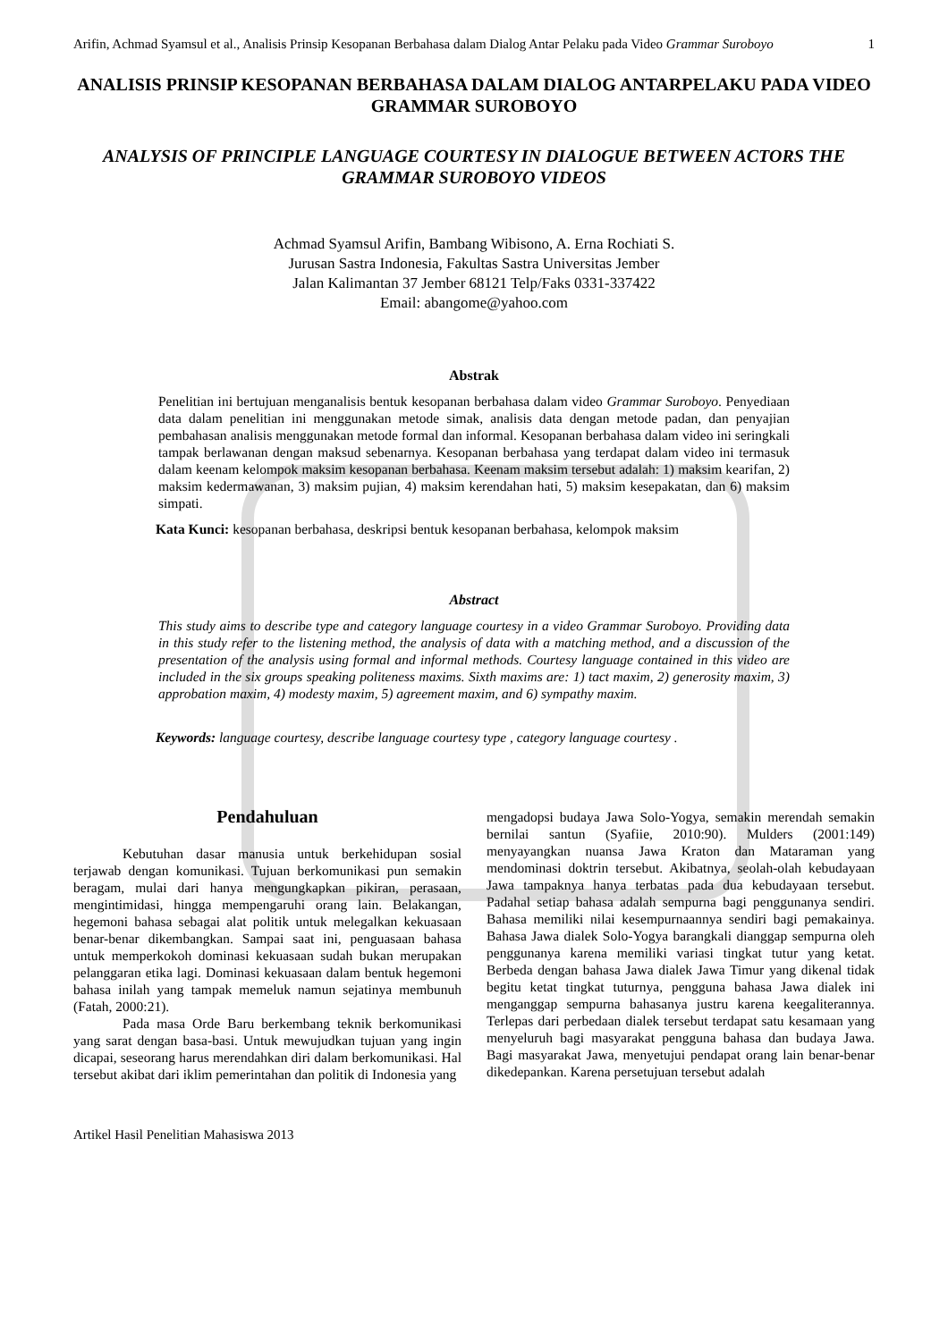Arifin, Achmad Syamsul et al., Analisis Prinsip Kesopanan Berbahasa dalam Dialog Antar Pelaku pada Video Grammar Suroboyo 1
ANALISIS PRINSIP KESOPANAN BERBAHASA DALAM DIALOG ANTARPELAKU PADA VIDEO GRAMMAR SUROBOYO
ANALYSIS OF PRINCIPLE LANGUAGE COURTESY IN DIALOGUE BETWEEN ACTORS THE GRAMMAR SUROBOYO VIDEOS
Achmad Syamsul Arifin, Bambang Wibisono, A. Erna Rochiati S.
Jurusan Sastra Indonesia, Fakultas Sastra Universitas Jember
Jalan Kalimantan 37 Jember 68121 Telp/Faks 0331-337422
Email: abangome@yahoo.com
Abstrak
Penelitian ini bertujuan menganalisis bentuk kesopanan berbahasa dalam video Grammar Suroboyo. Penyediaan data dalam penelitian ini menggunakan metode simak, analisis data dengan metode padan, dan penyajian pembahasan analisis menggunakan metode formal dan informal. Kesopanan berbahasa dalam video ini seringkali tampak berlawanan dengan maksud sebenarnya. Kesopanan berbahasa yang terdapat dalam video ini termasuk dalam keenam kelompok maksim kesopanan berbahasa. Keenam maksim tersebut adalah: 1) maksim kearifan, 2) maksim kedermawanan, 3) maksim pujian, 4) maksim kerendahan hati, 5) maksim kesepakatan, dan 6) maksim simpati.
Kata Kunci: kesopanan berbahasa, deskripsi bentuk kesopanan berbahasa, kelompok maksim
Abstract
This study aims to describe type and category language courtesy in a video Grammar Suroboyo. Providing data in this study refer to the listening method, the analysis of data with a matching method, and a discussion of the presentation of the analysis using formal and informal methods. Courtesy language contained in this video are included in the six groups speaking politeness maxims. Sixth maxims are: 1) tact maxim, 2) generosity maxim, 3) approbation maxim, 4) modesty maxim, 5) agreement maxim, and 6) sympathy maxim.
Keywords: language courtesy, describe language courtesy type , category language courtesy .
Pendahuluan
Kebutuhan dasar manusia untuk berkehidupan sosial terjawab dengan komunikasi. Tujuan berkomunikasi pun semakin beragam, mulai dari hanya mengungkapkan pikiran, perasaan, mengintimidasi, hingga mempengaruhi orang lain. Belakangan, hegemoni bahasa sebagai alat politik untuk melegalkan kekuasaan benar-benar dikembangkan. Sampai saat ini, penguasaan bahasa untuk memperkokoh dominasi kekuasaan sudah bukan merupakan pelanggaran etika lagi. Dominasi kekuasaan dalam bentuk hegemoni bahasa inilah yang tampak memeluk namun sejatinya membunuh (Fatah, 2000:21).
Pada masa Orde Baru berkembang teknik berkomunikasi yang sarat dengan basa-basi. Untuk mewujudkan tujuan yang ingin dicapai, seseorang harus merendahkan diri dalam berkomunikasi. Hal tersebut akibat dari iklim pemerintahan dan politik di Indonesia yang
mengadopsi budaya Jawa Solo-Yogya, semakin merendah semakin bernilai santun (Syafiie, 2010:90). Mulders (2001:149) menyayangkan nuansa Jawa Kraton dan Mataraman yang mendominasi doktrin tersebut. Akibatnya, seolah-olah kebudayaan Jawa tampaknya hanya terbatas pada dua kebudayaan tersebut. Padahal setiap bahasa adalah sempurna bagi penggunanya sendiri. Bahasa memiliki nilai kesempurnaannya sendiri bagi pemakainya. Bahasa Jawa dialek Solo-Yogya barangkali dianggap sempurna oleh penggunanya karena memiliki variasi tingkat tutur yang ketat. Berbeda dengan bahasa Jawa dialek Jawa Timur yang dikenal tidak begitu ketat tingkat tuturnya, pengguna bahasa Jawa dialek ini menganggap sempurna bahasanya justru karena keegaliterannya. Terlepas dari perbedaan dialek tersebut terdapat satu kesamaan yang menyeluruh bagi masyarakat pengguna bahasa dan budaya Jawa. Bagi masyarakat Jawa, menyetujui pendapat orang lain benar-benar dikedepankan. Karena persetujuan tersebut adalah
Artikel Hasil Penelitian Mahasiswa 2013